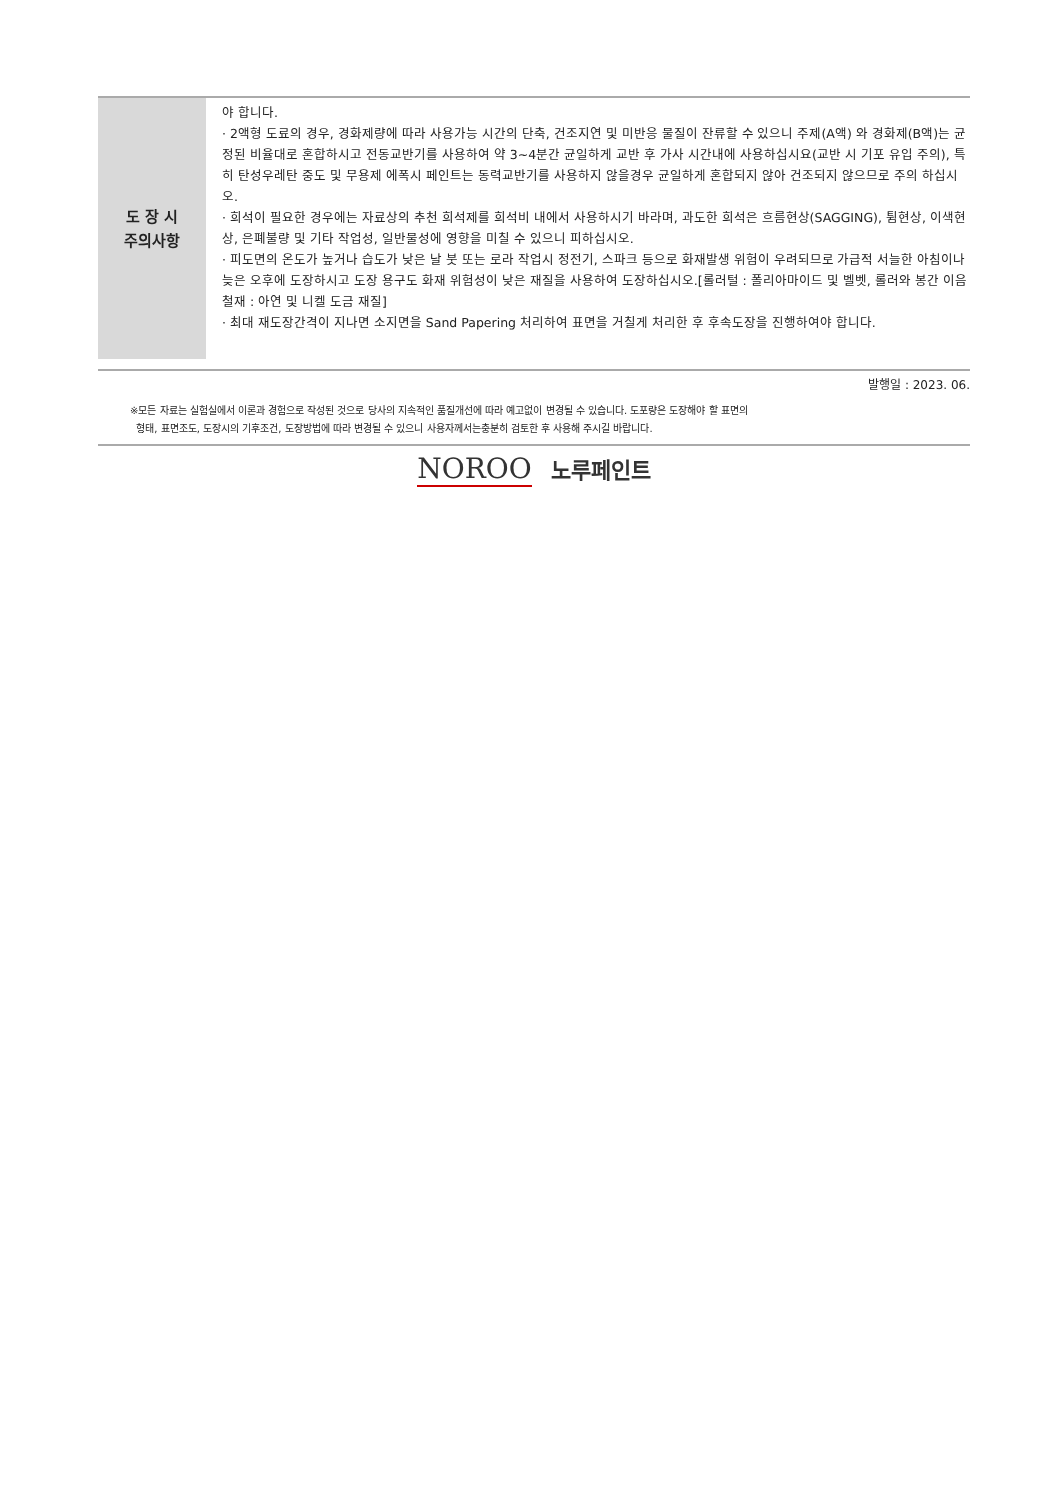| 도 장 시 주의사항 | 야 합니다. · 2액형 도료의 경우, 경화제량에 따라 사용가능 시간의 단축, 건조지연 및 미반응 물질이 잔류할 수 있으니 주제(A액) 와 경화제(B액)는 균정된 비율대로 혼합하시고 전동교반기를 사용하여 약 3~4분간 균일하게 교반 후 가사 시간내에 사용하십시요(교반 시 기포 유입 주의), 특히 탄성우레탄 중도 및 무용제 에폭시 페인트는 동력교반기를 사용하지 않을경우 균일하게 혼합되지 않아 건조되지 않으므로 주의 하십시오. · 희석이 필요한 경우에는 자료상의 추천 희석제를 희석비 내에서 사용하시기 바라며, 과도한 희석은 흐름현상(SAGGING), 튐현상, 이색현상, 은폐불량 및 기타 작업성, 일반물성에 영향을 미칠 수 있으니 피하십시오. · 피도면의 온도가 높거나 습도가 낮은 날 붓 또는 로라 작업시 정전기, 스파크 등으로 화재발생 위험이 우려되므로 가급적 서늘한 아침이나 늦은 오후에 도장하시고 도장 용구도 화재 위험성이 낮은 재질을 사용하여 도장하십시오.[롤러털 : 폴리아마이드 및 벨벳, 롤러와 봉간 이음 철재 : 아연 및 니켈 도금 재질] · 최대 재도장간격이 지나면 소지면을 Sand Papering 처리하여 표면을 거칠게 처리한 후 후속도장을 진행하여야 합니다. |
발행일 : 2023. 06.
※모든 자료는 실험실에서 이론과 경험으로 작성된 것으로 당사의 지속적인 품질개선에 따라 예고없이 변경될 수 있습니다. 도포량은 도장해야 할 표면의
형태, 표면조도, 도장시의 기후조건, 도장방법에 따라 변경될 수 있으니 사용자께서는충분히 검토한 후 사용해 주시길 바랍니다.
NOROO 노루페인트